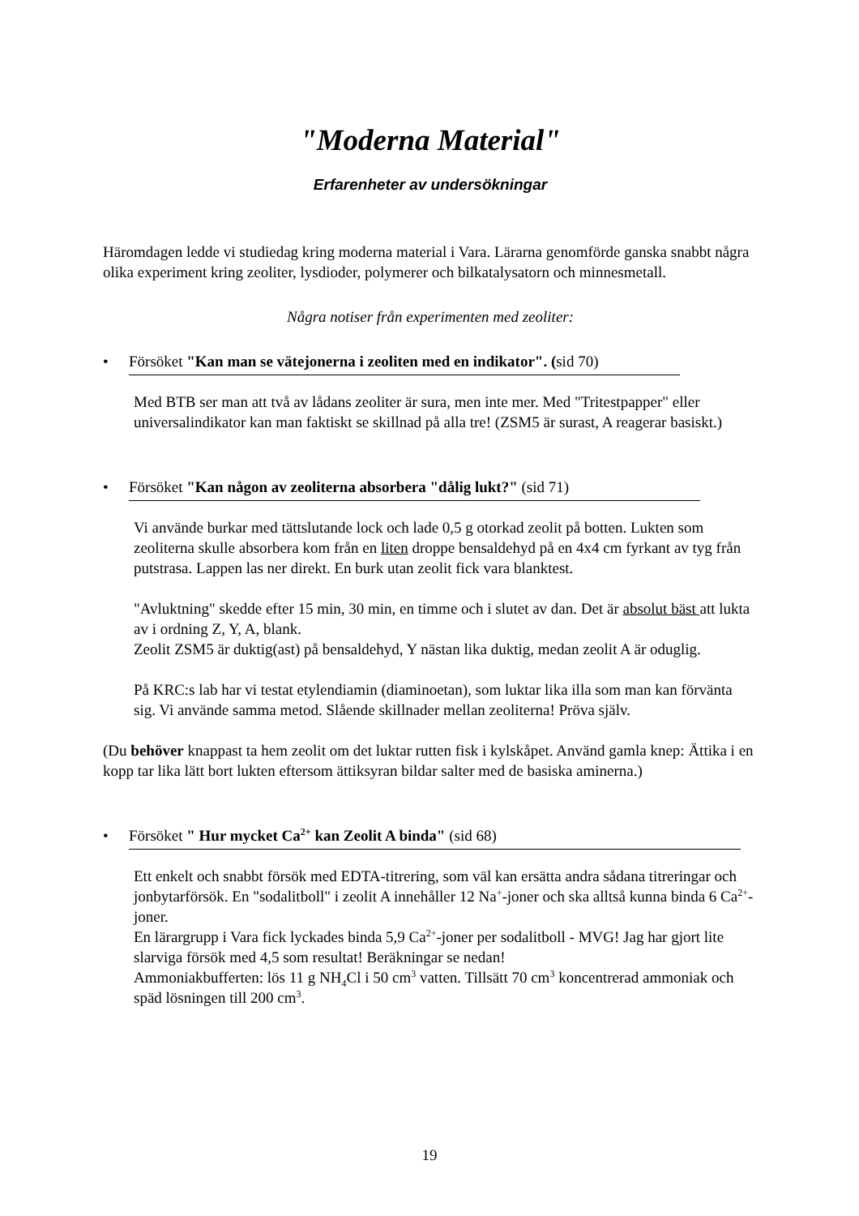"Moderna Material"
Erfarenheter av undersökningar
Häromdagen ledde vi studiedag kring moderna material i Vara. Lärarna genomförde ganska snabbt några olika experiment kring zeoliter, lysdioder, polymerer och bilkatalysatorn och minnesmetall.
Några notiser från experimenten med zeoliter:
• Försöket "Kan man se vätejonerna i zeoliten med en indikator". (sid 70)
Med BTB ser man att två av lådans zeoliter är sura, men inte mer. Med "Tritestpapper" eller universalindikator kan man faktiskt se skillnad på alla tre! (ZSM5 är surast, A reagerar basiskt.)
• Försöket "Kan någon av zeoliterna absorbera "dålig lukt?" (sid 71)
Vi använde burkar med tättslutande lock och lade 0,5 g otorkad zeolit på botten. Lukten som zeoliterna skulle absorbera kom från en liten droppe bensaldehyd på en 4x4 cm fyrkant av tyg från putstrasa. Lappen las ner direkt. En burk utan zeolit fick vara blanktest.
"Avluktning" skedde efter 15 min, 30 min, en timme och i slutet av dan. Det är absolut bäst att lukta av i ordning Z, Y, A, blank.
Zeolit ZSM5 är duktig(ast) på bensaldehyd, Y nästan lika duktig, medan zeolit A är oduglig.
På KRC:s lab har vi testat etylendiamin (diaminoetan), som luktar lika illa som man kan förvänta sig. Vi använde samma metod. Slående skillnader mellan zeoliterna! Pröva själv.
(Du behöver knappast ta hem zeolit om det luktar rutten fisk i kylskåpet. Använd gamla knep: Ättika i en kopp tar lika lätt bort lukten eftersom ättiksyran bildar salter med de basiska aminerna.)
• Försöket " Hur mycket Ca<sup>2+</sup> kan Zeolit A binda" (sid 68)
Ett enkelt och snabbt försök med EDTA-titrering, som väl kan ersätta andra sådana titreringar och jonbytarförsök. En "sodalitboll" i zeolit A innehåller 12 Na<sup>+</sup>-joner och ska alltså kunna binda 6 Ca<sup>2+</sup>-joner.
En lärargrupp i Vara fick lyckades binda 5,9 Ca<sup>2+</sup>-joner per sodalitboll - MVG! Jag har gjort lite slarviga försök med 4,5 som resultat! Beräkningar se nedan!
Ammoniakbufferten: lös 11 g NH<sub>4</sub>Cl i 50 cm<sup>3</sup> vatten. Tillsätt 70 cm<sup>3</sup> koncentrerad ammoniak och späd lösningen till 200 cm<sup>3</sup>.
19